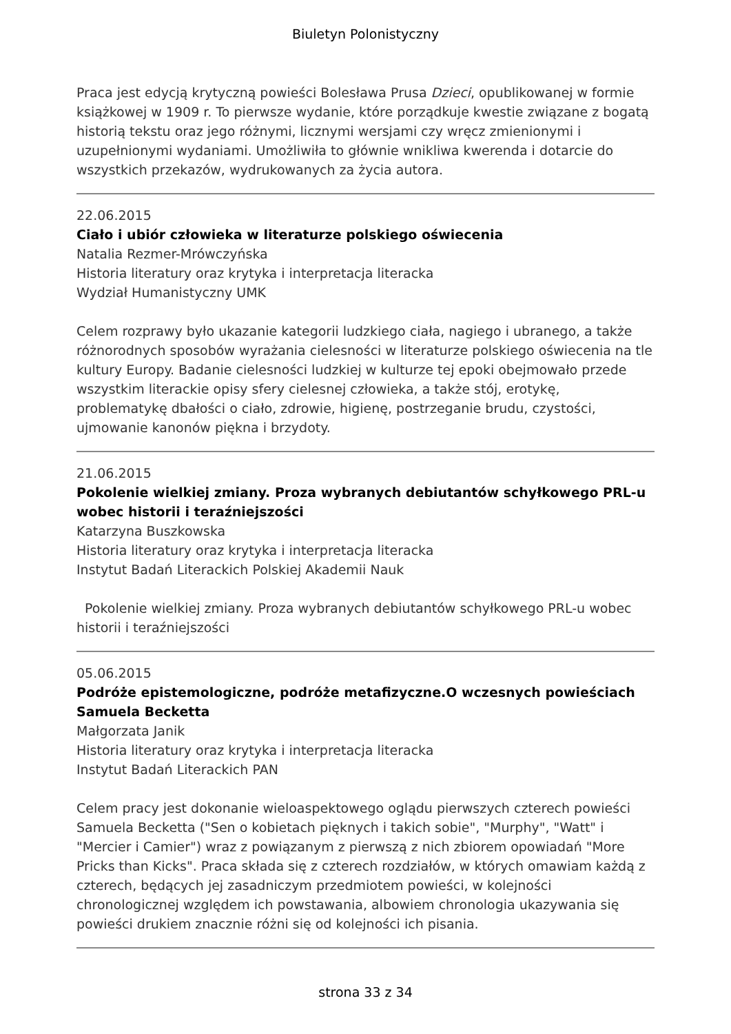Biuletyn Polonistyczny
Praca jest edycją krytyczną powieści Bolesława Prusa Dzieci, opublikowanej w formie książkowej w 1909 r. To pierwsze wydanie, które porządkuje kwestie związane z bogatą historią tekstu oraz jego różnymi, licznymi wersjami czy wręcz zmienionymi i uzupełnionymi wydaniami. Umożliwiła to głównie wnikliwa kwerenda i dotarcie do wszystkich przekazów, wydrukowanych za życia autora.
22.06.2015
Ciało i ubiór człowieka w literaturze polskiego oświecenia
Natalia Rezmer-Mrówczyńska
Historia literatury oraz krytyka i interpretacja literacka
Wydział Humanistyczny UMK
Celem rozprawy było ukazanie kategorii ludzkiego ciała, nagiego i ubranego, a także różnorodnych sposobów wyrażania cielesności w literaturze polskiego oświecenia na tle kultury Europy. Badanie cielesności ludzkiej w kulturze tej epoki obejmowało przede wszystkim literackie opisy sfery cielesnej człowieka, a także stój, erotykę, problematykę dbałości o ciało, zdrowie, higienę, postrzeganie brudu, czystości, ujmowanie kanonów piękna i brzydoty.
21.06.2015
Pokolenie wielkiej zmiany. Proza wybranych debiutantów schyłkowego PRL-u wobec historii i teraźniejszości
Katarzyna Buszkowska
Historia literatury oraz krytyka i interpretacja literacka
Instytut Badań Literackich Polskiej Akademii Nauk
Pokolenie wielkiej zmiany. Proza wybranych debiutantów schyłkowego PRL-u wobec historii i teraźniejszości
05.06.2015
Podróże epistemologiczne, podróże metafizyczne.O wczesnych powieściach Samuela Becketta
Małgorzata Janik
Historia literatury oraz krytyka i interpretacja literacka
Instytut Badań Literackich PAN
Celem pracy jest dokonanie wieloaspektowego oglądu pierwszych czterech powieści Samuela Becketta ("Sen o kobietach pięknych i takich sobie", "Murphy", "Watt" i "Mercier i Camier") wraz z powiązanym z pierwszą z nich zbiorem opowiadań "More Pricks than Kicks". Praca składa się z czterech rozdziałów, w których omawiam każdą z czterech, będących jej zasadniczym przedmiotem powieści, w kolejności chronologicznej względem ich powstawania, albowiem chronologia ukazywania się powieści drukiem znacznie różni się od kolejności ich pisania.
strona 33 z 34